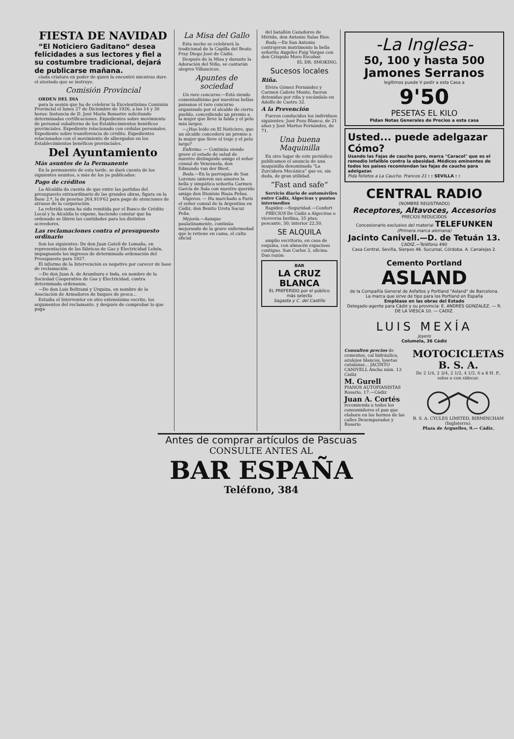FIESTA DE NAVIDAD
“El Noticiero Gaditano“ desea felicidades a sus lectores y fiel a su costumbre tradicional, dejará de publicarse mañana.
ciada criatura en poder de quien la encontró mientras dure el atestado que se instruye.
Comisión Provincial
ORDEN DEL DIA
para la sesión que ha de celebrar la Excelentísima Comisión Provincial el lunes 27 de Diciembre de 1926, a las 14 y 30 horas: Instancia de D. José María Bonastre solicitando determinadas certificaciones. Expedientes sobre movimiento de personal subalterno de los Establecimientos benéficos provinciales. Expediente relacionado con cédulas personales. Expediente sobre transferencia de crédito. Expedientes relacionados con el movimiento de albergados en los Establecimientos benéficos provinciales.
Del Ayuntamiento
Más asuntos de la Permanente
En la permanente de esta tarde, se dará cuenta de los siguientes asuntos, a más de los ya publicados:
Pago de créditos
La Alcaldía da cuenta de que entre las partidas del presupuesto extraordinario de las grandes obras, figura en la Base 2.ª, la de pesetas 264.919'62 para pago de atenciones de atrasos de la corporación.
La referida suma ha sido remitida por el Banco de Crédito Local y la Alcaldía lo expone, haciendo constar que ha ordenado se libren las cantidades para los distintos acreedores.
Las reclamaciones contra el presupuesto ordinario
Son los siguientes: De don Juan Gateil de Lomaña, en representación de las fábricas de Gas y Electricidad Lebón, impugnando los ingresos de determinada ordenación del Presupuesto para 1927.
El informe de la Intervención es negativo por carecer de base de reclamación.
—De don Juan A. de Aramburu e Inda, en nombre de la Sociedad Cooperativa de Gas y Electricidad, contra determinada ordenanza.
—De don Luis Beltrami y Urquiza, en nombre de la Asociación de Armadores de buques de pesca...
Estudia el Interventor en otro extensísimo escrito, los argumentos del reclamante, y después de comprobar lo que paga
La Misa del Gallo
Esta noche se celebrará la tradicional de la Capilla del Beato Fray Diego José de Cádiz.
Después de la Misa y durante la Adoración del Niño, se cantarán alegres Villancicos.
Apuntes de sociedad
Un raro concurso.—Está siendo comentadísimo por nuestras bellas paisanas el raro concurso organizado por el alcalde de cierto pueblo, concediendo un premio a la mujer que lleve la falda y el pelo más largos.
—¿Has leído en El Noticiero, que un alcalde concederá un premio a la mujer que lleve el traje y el pelo largo?
Enfermo. — Continúa siendo grave el estado de salud de nuestro distinguido amigo el señor cónsul de Venezuela, don Edmundo van der Biest.
Boda.—En la parroquia de San Lorenzo unieron sus amores la bella y simpática señorita Carmen García de Sala con nuestro querido amigo don Dionisio Riaza Peñas.
Viajeros. — Ha marchado a París el señor consul de la Argentina en Cádiz, don Benito Ureta Sacuz Peña.
Mejoría.—Aunque paulatinamente, continúa mejorando de la grave enfermedad que le retiene en cama, el culto oficial
del batallón Cazadores de Mérida, don Antonio Salas Ríos.
Boda.—En San Antonio contrajeron matrimonio la bella señorita Angeles Puig Vargas con don Críspulo Moro Escobar.
EL DR. SMOKING.
Sucesos locales
Riña.
Elvira Gómez Fernández y Carmen Cañete Monte, fueron detenidas por riña y escándalo en Adolfo de Castro 32.
A la Prevención
Fueron conducidos los individuos siguientes: José Pozo Blanco, de 21 años y José Martos Fernández, de 71.
Una buena Maquinilla
En otro lugar de este periódico publicamos el anuncio de una maquinilla denominada "La Zurcidora Mecánica" que es, sin duda, de gran utilidad.
“Fast and safe“
Servicio diario de automóviles entre Cádiz, Algeciras y puntos intermedios
Rapidez.—Seguridad.—Confort
PRECIOS De Cádiz a Algeciras o viceversa berlina, 35 ptas; pescante, 30; interior 22,50.
SE ALQUILA
amplio escritorio, en casa de esquina, con almacén espacioso contiguo. San Carlos 3, oficina. Dan razón:
BAR
LA CRUZ BLANCA
EL PREFERIDO por el público más selecto
Sagasta y C. del Castillo
-La Inglesa-
50, 100 y hasta 500
Jamones Serranos
legítimos puede V pedir a esta Casa a
9'50
PESETAS EL KILO
Pidan Notas Generales de Precios a esta casa
Usted... puede adelgazar Cómo?
Usando las Fajas de caucho puro, marca "Caracol" que es el remedio infalible contra la obesidad. Médicos eminentes de todos los paises recomiendan las fajas de caucho para adelgazar.
Pida folletos a La Caucho. Francos 21 : : SEVILLA : :
CENTRAL RADIO
(NOMBRE REGISTRADO)
Receptores, Altavoces, Accesorios
PRECIOS REDUCIDOS
Concesionario exclusivo del material TELEFUNKEN
(Primera marca alemana)
Jacinto Canivell.—D. de Tetuán 13.
CADIZ.—Teléfono 490
Casa Central, Sevilla, Sierpes 46. Sucursal, Córdoba. A. Canalejas 2.
Cemento Portland
ASLAND
de la Compañía General de Asfaltos y Portland "Asland" de Barcelona.
La marca que sirve de tipo para los Portland en España
Empléase en las obras del Estado
Delegado-agente para Cádiz y su provincia: E. ANDRES GONZALEZ. — R. DE LA VIESCA 10. — CADIZ.
LUIS MEXÍA
Joyero
Columela, 36 Cádiz
Consulten precios de cementos, cal hidráulica, azulejos blancos, losetas catalanas... JACINTO CANIVELL Ancha núm. 13 Cádiz
M. Gurell
PIANOS AUTOPIANISTAS Rosario, 17.—Cádiz
Juan A. Cortés
recomienda a todos los consumidores el pan que elabora en los hornos de las calles Desemparados y Rosario
MOTOCICLETAS B. S. A.
De 2 1/4, 2 3/4, 2 1/2, 4 1/2, 6 a 8 H. P., solos o con sidecar.
B. S. A. CYCLES LIMITED, BIRMINCHAM (Inglaterra).
Plaza de Arguelles, 9.— Cádiz.
Antes de comprar artículos de Pascuas
CONSULTE ANTES AL
BAR ESPAÑA
Teléfono, 384